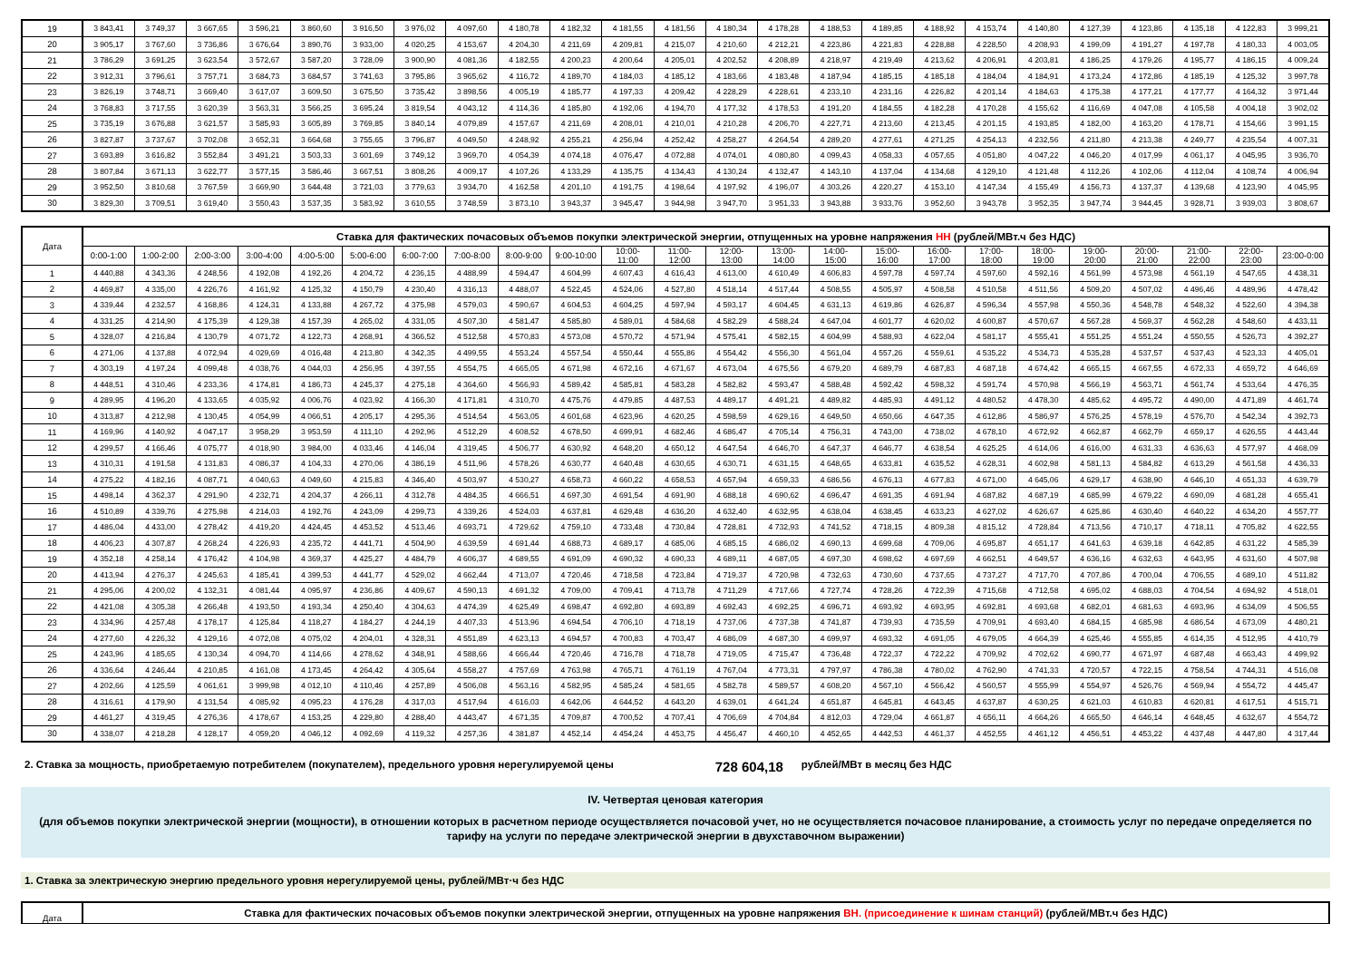| 19 | 3 843,41 | 3 749,37 | 3 667,65 | 3 596,21 | 3 860,60 | 3 916,50 | 3 976,02 | 4 097,60 | 4 180,78 | 4 182,32 | 4 181,55 | 4 181,56 | 4 180,34 | 4 178,28 | 4 188,53 | 4 189,85 | 4 188,92 | 4 153,74 | 4 140,80 | 4 127,39 | 4 123,86 | 4 135,18 | 4 122,83 | 3 999,21 |
| 20 | 3 905,17 | 3 767,60 | 3 736,86 | 3 676,64 | 3 890,76 | 3 933,00 | 4 020,25 | 4 153,67 | 4 204,30 | 4 211,69 | 4 209,81 | 4 215,07 | 4 210,60 | 4 212,21 | 4 223,86 | 4 221,83 | 4 228,88 | 4 228,50 | 4 208,93 | 4 199,09 | 4 191,27 | 4 197,78 | 4 180,33 | 4 003,05 |
| 21 | 3 786,29 | 3 691,25 | 3 623,54 | 3 572,67 | 3 587,20 | 3 728,09 | 3 900,90 | 4 081,36 | 4 182,55 | 4 200,23 | 4 200,64 | 4 205,01 | 4 202,52 | 4 208,89 | 4 218,97 | 4 219,49 | 4 213,62 | 4 206,91 | 4 203,81 | 4 186,25 | 4 179,26 | 4 195,77 | 4 186,15 | 4 009,24 |
| 22 | 3 912,31 | 3 796,61 | 3 757,71 | 3 684,73 | 3 684,57 | 3 741,63 | 3 795,86 | 3 965,62 | 4 116,72 | 4 189,70 | 4 184,03 | 4 185,12 | 4 183,66 | 4 183,48 | 4 187,94 | 4 185,15 | 4 185,18 | 4 184,04 | 4 184,91 | 4 173,24 | 4 172,86 | 4 185,19 | 4 125,32 | 3 997,78 |
| 23 | 3 826,19 | 3 748,71 | 3 669,40 | 3 617,07 | 3 609,50 | 3 675,50 | 3 735,42 | 3 898,56 | 4 005,19 | 4 185,77 | 4 197,33 | 4 209,42 | 4 228,29 | 4 228,61 | 4 233,10 | 4 231,16 | 4 226,82 | 4 201,14 | 4 184,63 | 4 175,38 | 4 177,21 | 4 177,77 | 4 164,32 | 3 971,44 |
| 24 | 3 768,83 | 3 717,55 | 3 620,39 | 3 563,31 | 3 566,25 | 3 695,24 | 3 819,54 | 4 043,12 | 4 114,36 | 4 185,80 | 4 192,06 | 4 194,70 | 4 177,32 | 4 178,53 | 4 191,20 | 4 184,55 | 4 182,28 | 4 170,28 | 4 155,62 | 4 116,69 | 4 047,08 | 4 105,58 | 4 004,18 | 3 902,02 |
| 25 | 3 735,19 | 3 676,88 | 3 621,57 | 3 585,93 | 3 605,89 | 3 769,85 | 3 840,14 | 4 079,89 | 4 157,67 | 4 211,69 | 4 208,01 | 4 210,01 | 4 210,28 | 4 206,70 | 4 227,71 | 4 213,60 | 4 213,45 | 4 201,15 | 4 193,85 | 4 182,00 | 4 163,20 | 4 178,71 | 4 154,66 | 3 991,15 |
| 26 | 3 827,87 | 3 737,67 | 3 702,08 | 3 652,31 | 3 664,68 | 3 755,65 | 3 796,87 | 4 049,50 | 4 248,92 | 4 255,21 | 4 256,94 | 4 252,42 | 4 258,27 | 4 264,54 | 4 289,20 | 4 277,61 | 4 271,25 | 4 254,13 | 4 232,56 | 4 211,80 | 4 213,38 | 4 249,77 | 4 235,54 | 4 007,31 |
| 27 | 3 693,89 | 3 616,82 | 3 552,84 | 3 491,21 | 3 503,33 | 3 601,69 | 3 749,12 | 3 969,70 | 4 054,39 | 4 074,18 | 4 076,47 | 4 072,88 | 4 074,01 | 4 080,80 | 4 099,43 | 4 058,33 | 4 057,65 | 4 051,80 | 4 047,22 | 4 046,20 | 4 017,99 | 4 061,17 | 4 045,95 | 3 936,70 |
| 28 | 3 807,84 | 3 671,13 | 3 622,77 | 3 577,15 | 3 586,46 | 3 667,51 | 3 808,26 | 4 009,17 | 4 107,26 | 4 133,29 | 4 135,75 | 4 134,43 | 4 130,24 | 4 132,47 | 4 143,10 | 4 137,04 | 4 134,68 | 4 129,10 | 4 121,48 | 4 112,26 | 4 102,06 | 4 112,04 | 4 108,74 | 4 006,94 |
| 29 | 3 952,50 | 3 810,68 | 3 767,59 | 3 669,90 | 3 644,48 | 3 721,03 | 3 779,63 | 3 934,70 | 4 162,58 | 4 201,10 | 4 191,75 | 4 198,64 | 4 197,92 | 4 196,07 | 4 303,26 | 4 220,27 | 4 153,10 | 4 147,34 | 4 155,49 | 4 156,73 | 4 137,37 | 4 139,68 | 4 123,90 | 4 045,95 |
| 30 | 3 829,30 | 3 709,51 | 3 619,40 | 3 550,43 | 3 537,35 | 3 583,92 | 3 610,55 | 3 748,59 | 3 873,10 | 3 943,37 | 3 945,47 | 3 944,98 | 3 947,70 | 3 951,33 | 3 943,88 | 3 933,76 | 3 952,60 | 3 943,78 | 3 952,35 | 3 947,74 | 3 944,45 | 3 928,71 | 3 939,03 | 3 808,67 |
| Дата | Ставка для фактических почасовых объемов покупки электрической энергии, отпущенных на уровне напряжения НН (рублей/МВт.ч без НДС) | | | | | | | | | | | | | | | | | | | | | | | |
| --- | --- | --- | --- | --- | --- | --- | --- | --- | --- | --- | --- | --- | --- | --- | --- | --- | --- | --- | --- | --- | --- | --- | --- | --- |
| | 0:00-1:00 | 1:00-2:00 | 2:00-3:00 | 3:00-4:00 | 4:00-5:00 | 5:00-6:00 | 6:00-7:00 | 7:00-8:00 | 8:00-9:00 | 9:00-10:00 | 10:00- 11:00 | 11:00- 12:00 | 12:00- 13:00 | 13:00- 14:00 | 14:00- 15:00 | 15:00- 16:00 | 16:00- 17:00 | 17:00- 18:00 | 18:00- 19:00 | 19:00- 20:00 | 20:00- 21:00 | 21:00- 22:00 | 22:00- 23:00 | 23:00-0:00 |
| 1 | 4 440,88 | 4 343,36 | 4 248,56 | 4 192,08 | 4 192,26 | 4 204,72 | 4 236,15 | 4 488,99 | 4 594,47 | 4 604,99 | 4 607,43 | 4 616,43 | 4 613,00 | 4 610,49 | 4 606,83 | 4 597,78 | 4 597,74 | 4 597,60 | 4 592,16 | 4 561,99 | 4 573,98 | 4 561,19 | 4 547,65 | 4 438,31 |
| 2 | 4 469,87 | 4 335,00 | 4 226,76 | 4 161,92 | 4 125,32 | 4 150,79 | 4 230,40 | 4 316,13 | 4 488,07 | 4 522,45 | 4 524,06 | 4 527,80 | 4 518,14 | 4 517,44 | 4 508,55 | 4 505,97 | 4 508,58 | 4 510,58 | 4 511,56 | 4 509,20 | 4 507,02 | 4 496,46 | 4 489,96 | 4 478,42 |
| 3 | 4 339,44 | 4 232,57 | 4 168,86 | 4 124,31 | 4 133,88 | 4 267,72 | 4 375,98 | 4 579,03 | 4 590,67 | 4 604,53 | 4 604,25 | 4 597,94 | 4 593,17 | 4 604,45 | 4 631,13 | 4 619,86 | 4 626,87 | 4 596,34 | 4 557,98 | 4 550,36 | 4 548,78 | 4 548,32 | 4 522,60 | 4 394,38 |
| 4 | 4 331,25 | 4 214,90 | 4 175,39 | 4 129,38 | 4 157,39 | 4 265,02 | 4 331,05 | 4 507,30 | 4 581,47 | 4 585,80 | 4 589,01 | 4 584,68 | 4 582,29 | 4 588,24 | 4 647,04 | 4 601,77 | 4 620,02 | 4 600,87 | 4 570,67 | 4 567,28 | 4 569,37 | 4 562,28 | 4 548,60 | 4 433,11 |
| 5 | 4 328,07 | 4 216,84 | 4 130,79 | 4 071,72 | 4 122,73 | 4 268,91 | 4 366,52 | 4 512,58 | 4 570,83 | 4 573,08 | 4 570,72 | 4 571,94 | 4 575,41 | 4 582,15 | 4 604,99 | 4 588,93 | 4 622,04 | 4 581,17 | 4 555,41 | 4 551,25 | 4 551,24 | 4 550,55 | 4 526,73 | 4 392,27 |
| 6 | 4 271,06 | 4 137,88 | 4 072,94 | 4 029,69 | 4 016,48 | 4 213,80 | 4 342,35 | 4 499,55 | 4 553,24 | 4 557,54 | 4 550,44 | 4 555,86 | 4 554,42 | 4 556,30 | 4 561,04 | 4 557,26 | 4 559,61 | 4 535,22 | 4 534,73 | 4 535,28 | 4 537,57 | 4 537,43 | 4 523,33 | 4 405,01 |
| 7 | 4 303,19 | 4 197,24 | 4 099,48 | 4 038,76 | 4 044,03 | 4 256,95 | 4 397,55 | 4 554,75 | 4 665,05 | 4 671,98 | 4 672,16 | 4 671,67 | 4 673,04 | 4 675,56 | 4 679,20 | 4 689,79 | 4 687,83 | 4 687,18 | 4 674,42 | 4 665,15 | 4 667,55 | 4 672,33 | 4 659,72 | 4 646,69 |
| 8 | 4 448,51 | 4 310,46 | 4 233,36 | 4 174,81 | 4 186,73 | 4 245,37 | 4 275,18 | 4 364,60 | 4 566,93 | 4 589,42 | 4 585,81 | 4 583,28 | 4 582,82 | 4 593,47 | 4 588,48 | 4 592,42 | 4 598,32 | 4 591,74 | 4 570,98 | 4 566,19 | 4 563,71 | 4 561,74 | 4 533,64 | 4 476,35 |
| 9 | 4 289,95 | 4 196,20 | 4 133,65 | 4 035,92 | 4 006,76 | 4 023,92 | 4 166,30 | 4 171,81 | 4 310,70 | 4 475,76 | 4 479,85 | 4 487,53 | 4 489,17 | 4 491,21 | 4 489,82 | 4 485,93 | 4 491,12 | 4 480,52 | 4 478,30 | 4 485,62 | 4 495,72 | 4 490,00 | 4 471,89 | 4 461,74 |
| 10 | 4 313,87 | 4 212,98 | 4 130,45 | 4 054,99 | 4 066,51 | 4 205,17 | 4 295,36 | 4 514,54 | 4 563,05 | 4 601,68 | 4 623,96 | 4 620,25 | 4 598,59 | 4 629,16 | 4 649,50 | 4 650,66 | 4 647,35 | 4 612,86 | 4 586,97 | 4 576,25 | 4 578,19 | 4 576,70 | 4 542,34 | 4 392,73 |
| 11 | 4 169,96 | 4 140,92 | 4 047,17 | 3 958,29 | 3 953,59 | 4 111,10 | 4 292,96 | 4 512,29 | 4 608,52 | 4 678,50 | 4 699,91 | 4 682,46 | 4 686,47 | 4 705,14 | 4 756,31 | 4 743,00 | 4 738,02 | 4 678,10 | 4 672,92 | 4 662,87 | 4 662,79 | 4 659,17 | 4 626,55 | 4 443,44 |
| 12 | 4 299,57 | 4 166,46 | 4 075,77 | 4 018,90 | 3 984,00 | 4 033,46 | 4 146,04 | 4 319,45 | 4 506,77 | 4 630,92 | 4 648,20 | 4 650,12 | 4 647,54 | 4 646,70 | 4 647,37 | 4 646,77 | 4 638,54 | 4 625,25 | 4 614,06 | 4 616,00 | 4 631,33 | 4 636,63 | 4 577,97 | 4 468,09 |
| 13 | 4 310,31 | 4 191,58 | 4 131,83 | 4 086,37 | 4 104,33 | 4 270,06 | 4 386,19 | 4 511,96 | 4 578,26 | 4 630,77 | 4 640,48 | 4 630,65 | 4 630,71 | 4 631,15 | 4 648,65 | 4 633,81 | 4 635,52 | 4 628,31 | 4 602,98 | 4 581,13 | 4 584,82 | 4 613,29 | 4 561,58 | 4 436,33 |
| 14 | 4 275,22 | 4 182,16 | 4 087,71 | 4 040,63 | 4 049,60 | 4 215,83 | 4 346,40 | 4 503,97 | 4 530,27 | 4 658,73 | 4 660,22 | 4 658,53 | 4 657,94 | 4 659,33 | 4 686,56 | 4 676,13 | 4 677,83 | 4 671,00 | 4 645,06 | 4 629,17 | 4 638,90 | 4 646,10 | 4 651,33 | 4 639,79 |
| 15 | 4 498,14 | 4 362,37 | 4 291,90 | 4 232,71 | 4 204,37 | 4 266,11 | 4 312,78 | 4 484,35 | 4 666,51 | 4 697,30 | 4 691,54 | 4 691,90 | 4 688,18 | 4 690,62 | 4 696,47 | 4 691,35 | 4 691,94 | 4 687,82 | 4 687,19 | 4 685,99 | 4 679,22 | 4 690,09 | 4 681,28 | 4 655,41 |
| 16 | 4 510,89 | 4 339,76 | 4 275,98 | 4 214,03 | 4 192,76 | 4 243,09 | 4 299,73 | 4 339,26 | 4 524,03 | 4 637,81 | 4 629,48 | 4 636,20 | 4 632,40 | 4 632,95 | 4 638,04 | 4 638,45 | 4 633,23 | 4 627,02 | 4 626,67 | 4 625,86 | 4 630,40 | 4 640,22 | 4 634,20 | 4 557,77 |
| 17 | 4 486,04 | 4 433,00 | 4 278,42 | 4 419,20 | 4 424,45 | 4 453,52 | 4 513,46 | 4 693,71 | 4 729,62 | 4 759,10 | 4 733,48 | 4 730,84 | 4 728,81 | 4 732,93 | 4 741,52 | 4 718,15 | 4 809,38 | 4 815,12 | 4 728,84 | 4 713,56 | 4 710,17 | 4 718,11 | 4 705,82 | 4 622,55 |
| 18 | 4 406,23 | 4 307,87 | 4 268,24 | 4 226,93 | 4 235,72 | 4 441,71 | 4 504,90 | 4 639,59 | 4 691,44 | 4 688,73 | 4 689,17 | 4 685,06 | 4 685,15 | 4 686,02 | 4 690,13 | 4 699,68 | 4 709,06 | 4 695,87 | 4 651,17 | 4 641,63 | 4 639,18 | 4 642,85 | 4 631,22 | 4 585,39 |
| 19 | 4 352,18 | 4 258,14 | 4 176,42 | 4 104,98 | 4 369,37 | 4 425,27 | 4 484,79 | 4 606,37 | 4 689,55 | 4 691,09 | 4 690,32 | 4 690,33 | 4 689,11 | 4 687,05 | 4 697,30 | 4 698,62 | 4 697,69 | 4 662,51 | 4 649,57 | 4 636,16 | 4 632,63 | 4 643,95 | 4 631,60 | 4 507,98 |
| 20 | 4 413,94 | 4 276,37 | 4 245,63 | 4 185,41 | 4 399,53 | 4 441,77 | 4 529,02 | 4 662,44 | 4 713,07 | 4 720,46 | 4 718,58 | 4 723,84 | 4 719,37 | 4 720,98 | 4 732,63 | 4 730,60 | 4 737,65 | 4 737,27 | 4 717,70 | 4 707,86 | 4 700,04 | 4 706,55 | 4 689,10 | 4 511,82 |
| 21 | 4 295,06 | 4 200,02 | 4 132,31 | 4 081,44 | 4 095,97 | 4 236,86 | 4 409,67 | 4 590,13 | 4 691,32 | 4 709,00 | 4 709,41 | 4 713,78 | 4 711,29 | 4 717,66 | 4 727,74 | 4 728,26 | 4 722,39 | 4 715,68 | 4 712,58 | 4 695,02 | 4 688,03 | 4 704,54 | 4 694,92 | 4 518,01 |
| 22 | 4 421,08 | 4 305,38 | 4 266,48 | 4 193,50 | 4 193,34 | 4 250,40 | 4 304,63 | 4 474,39 | 4 625,49 | 4 698,47 | 4 692,80 | 4 693,89 | 4 692,43 | 4 692,25 | 4 696,71 | 4 693,92 | 4 693,95 | 4 692,81 | 4 693,68 | 4 682,01 | 4 681,63 | 4 693,96 | 4 634,09 | 4 506,55 |
| 23 | 4 334,96 | 4 257,48 | 4 178,17 | 4 125,84 | 4 118,27 | 4 184,27 | 4 244,19 | 4 407,33 | 4 513,96 | 4 694,54 | 4 706,10 | 4 718,19 | 4 737,06 | 4 737,38 | 4 741,87 | 4 739,93 | 4 735,59 | 4 709,91 | 4 693,40 | 4 684,15 | 4 685,98 | 4 686,54 | 4 673,09 | 4 480,21 |
| 24 | 4 277,60 | 4 226,32 | 4 129,16 | 4 072,08 | 4 075,02 | 4 204,01 | 4 328,31 | 4 551,89 | 4 623,13 | 4 694,57 | 4 700,83 | 4 703,47 | 4 686,09 | 4 687,30 | 4 699,97 | 4 693,32 | 4 691,05 | 4 679,05 | 4 664,39 | 4 625,46 | 4 555,85 | 4 614,35 | 4 512,95 | 4 410,79 |
| 25 | 4 243,96 | 4 185,65 | 4 130,34 | 4 094,70 | 4 114,66 | 4 278,62 | 4 348,91 | 4 588,66 | 4 666,44 | 4 720,46 | 4 716,78 | 4 718,78 | 4 719,05 | 4 715,47 | 4 736,48 | 4 722,37 | 4 722,22 | 4 709,92 | 4 702,62 | 4 690,77 | 4 671,97 | 4 687,48 | 4 663,43 | 4 499,92 |
| 26 | 4 336,64 | 4 246,44 | 4 210,85 | 4 161,08 | 4 173,45 | 4 264,42 | 4 305,64 | 4 558,27 | 4 757,69 | 4 763,98 | 4 765,71 | 4 761,19 | 4 767,04 | 4 773,31 | 4 797,97 | 4 786,38 | 4 780,02 | 4 762,90 | 4 741,33 | 4 720,57 | 4 722,15 | 4 758,54 | 4 744,31 | 4 516,08 |
| 27 | 4 202,66 | 4 125,59 | 4 061,61 | 3 999,98 | 4 012,10 | 4 110,46 | 4 257,89 | 4 506,08 | 4 563,16 | 4 582,95 | 4 585,24 | 4 581,65 | 4 582,78 | 4 589,57 | 4 608,20 | 4 567,10 | 4 566,42 | 4 560,57 | 4 555,99 | 4 554,97 | 4 526,76 | 4 569,94 | 4 554,72 | 4 445,47 |
| 28 | 4 316,61 | 4 179,90 | 4 131,54 | 4 085,92 | 4 095,23 | 4 176,28 | 4 317,03 | 4 517,94 | 4 616,03 | 4 642,06 | 4 644,52 | 4 643,20 | 4 639,01 | 4 641,24 | 4 651,87 | 4 645,81 | 4 643,45 | 4 637,87 | 4 630,25 | 4 621,03 | 4 610,83 | 4 620,81 | 4 617,51 | 4 515,71 |
| 29 | 4 461,27 | 4 319,45 | 4 276,36 | 4 178,67 | 4 153,25 | 4 229,80 | 4 288,40 | 4 443,47 | 4 671,35 | 4 709,87 | 4 700,52 | 4 707,41 | 4 706,69 | 4 704,84 | 4 812,03 | 4 729,04 | 4 661,87 | 4 656,11 | 4 664,26 | 4 665,50 | 4 646,14 | 4 648,45 | 4 632,67 | 4 554,72 |
| 30 | 4 338,07 | 4 218,28 | 4 128,17 | 4 059,20 | 4 046,12 | 4 092,69 | 4 119,32 | 4 257,36 | 4 381,87 | 4 452,14 | 4 454,24 | 4 453,75 | 4 456,47 | 4 460,10 | 4 452,65 | 4 442,53 | 4 461,37 | 4 452,55 | 4 461,12 | 4 456,51 | 4 453,22 | 4 437,48 | 4 447,80 | 4 317,44 |
2. Ставка за мощность, приобретаемую потребителем (покупателем), предельного уровня нерегулируемой цены 728 604,18 рублей/МВт в месяц без НДС
IV. Четвертая ценовая категория
(для объемов покупки электрической энергии (мощности), в отношении которых в расчетном периоде осуществляется почасовой учет, но не осуществляется почасовое планирование, а стоимость услуг по передаче определяется по тарифу на услуги по передаче электрической энергии в двухставочном выражении)
1. Ставка за электрическую энергию предельного уровня нерегулируемой цены, рублей/МВт·ч без НДС
| Дата | Ставка для фактических почасовых объемов покупки электрической энергии, отпущенных на уровне напряжения ВН. (присоединение к шинам станций) (рублей/МВт.ч без НДС) |
| --- | --- |